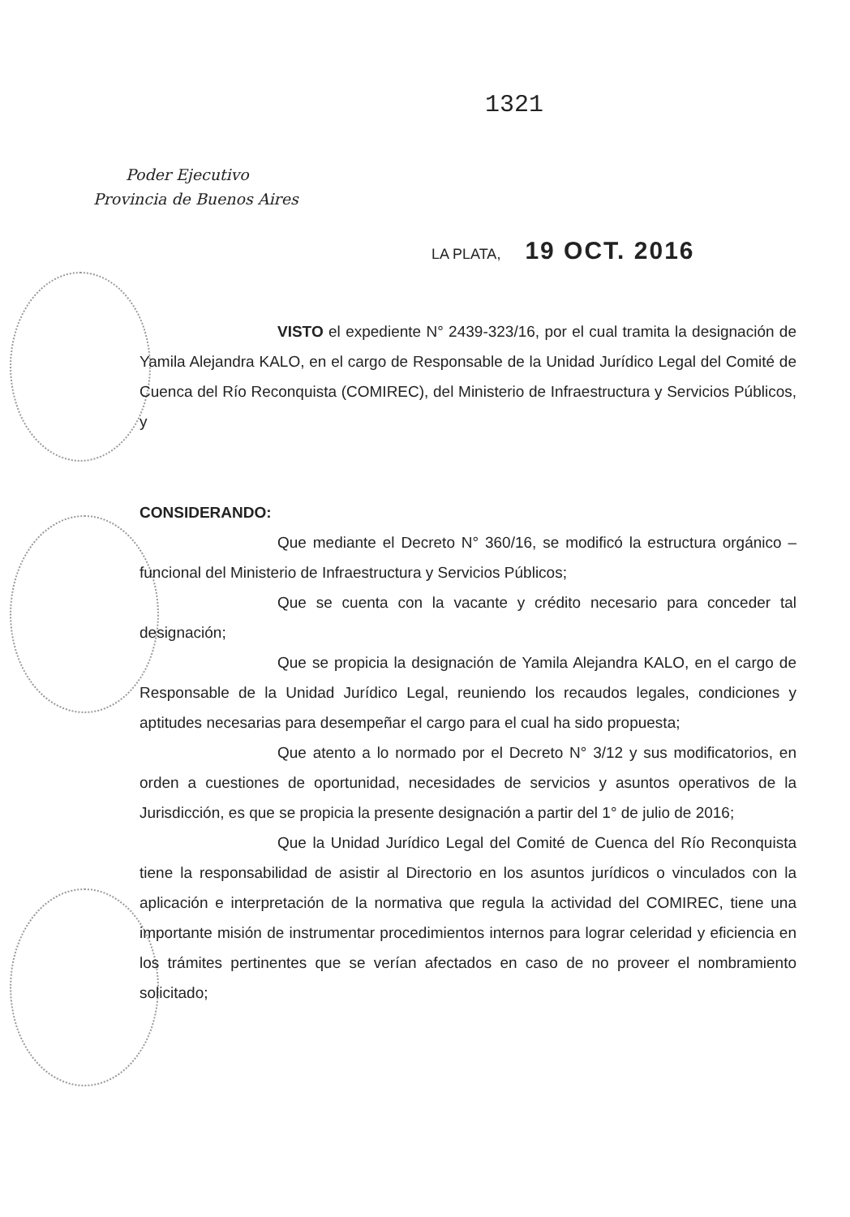1321
Poder Ejecutivo
Provincia de Buenos Aires
LA PLATA, 19 OCT. 2016
VISTO el expediente N° 2439-323/16, por el cual tramita la designación de Yamila Alejandra KALO, en el cargo de Responsable de la Unidad Jurídico Legal del Comité de Cuenca del Río Reconquista (COMIREC), del Ministerio de Infraestructura y Servicios Públicos, y
CONSIDERANDO:
Que mediante el Decreto N° 360/16, se modificó la estructura orgánico – funcional del Ministerio de Infraestructura y Servicios Públicos;
Que se cuenta con la vacante y crédito necesario para conceder tal designación;
Que se propicia la designación de Yamila Alejandra KALO, en el cargo de Responsable de la Unidad Jurídico Legal, reuniendo los recaudos legales, condiciones y aptitudes necesarias para desempeñar el cargo para el cual ha sido propuesta;
Que atento a lo normado por el Decreto N° 3/12 y sus modificatorios, en orden a cuestiones de oportunidad, necesidades de servicios y asuntos operativos de la Jurisdicción, es que se propicia la presente designación a partir del 1° de julio de 2016;
Que la Unidad Jurídico Legal del Comité de Cuenca del Río Reconquista tiene la responsabilidad de asistir al Directorio en los asuntos jurídicos o vinculados con la aplicación e interpretación de la normativa que regula la actividad del COMIREC, tiene una importante misión de instrumentar procedimientos internos para lograr celeridad y eficiencia en los trámites pertinentes que se verían afectados en caso de no proveer el nombramiento solicitado;